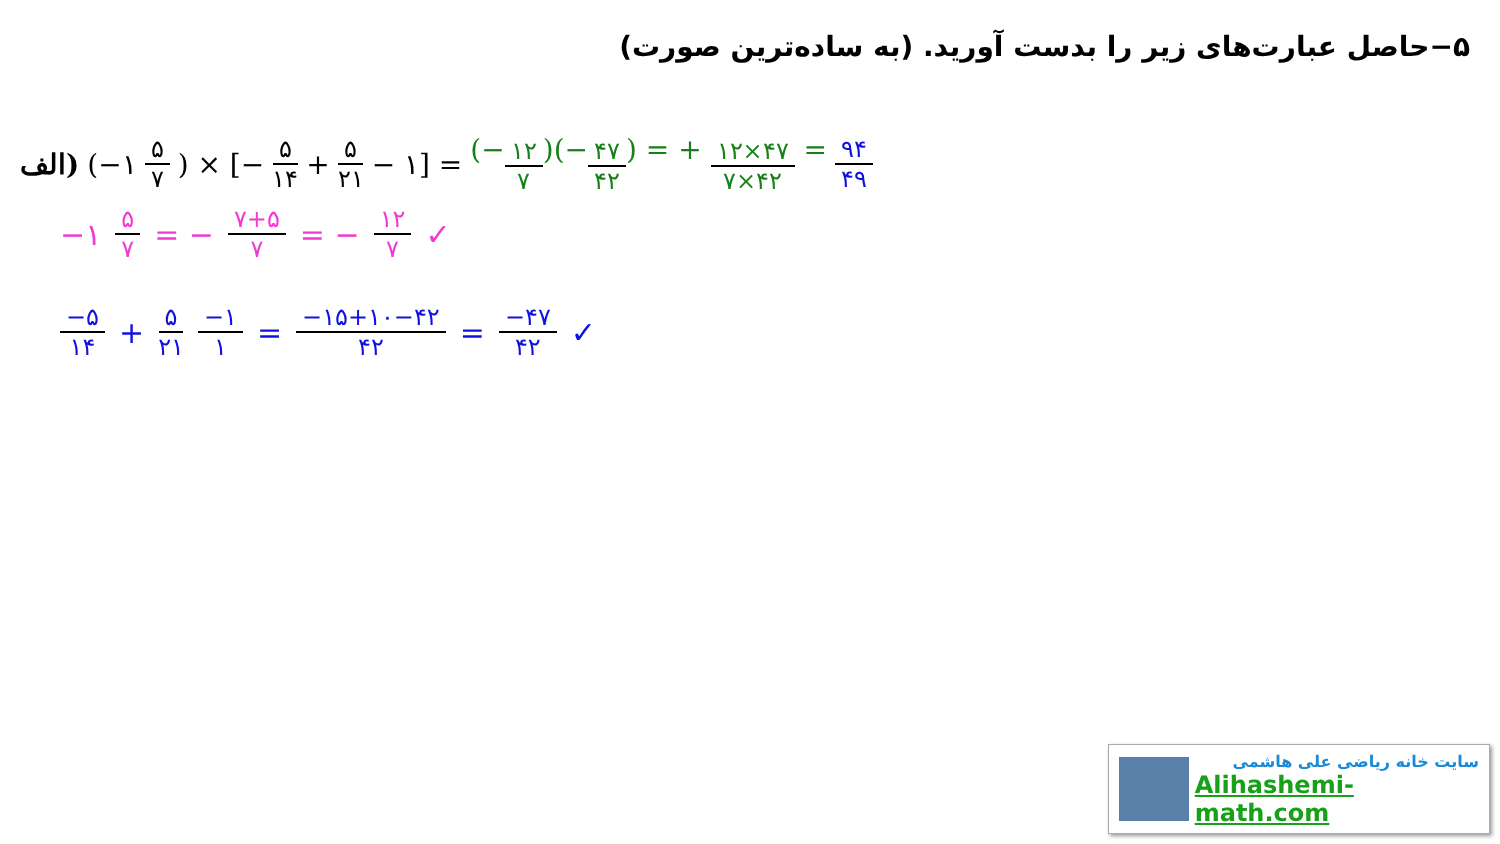۵−حاصل عبارت‌های زیر را بدست آورید. (به ساده‌ترین صورت)
الف) (−۱ ۵ ۷) × [− ۵ ۱۴ + ۵ ۲۱ − ۱] = (−۱۲ ۷)(−۴۷ ۴۲) = + ۱۲×۴۷ ۷×۴۲ = ۹۴ ۴۹
−۱ ۵ ۷ = − ۷+۵ ۷ = − ۱۲ ۷ ✓
−۵ ۱۴ + ۵ ۲۱ −۱ ۱ = −۱۵+۱۰−۴۲ ۴۲ = −۴۷ ۴۲ ✓
سایت خانه ریاضی علی هاشمی
Alihashemi-math.com